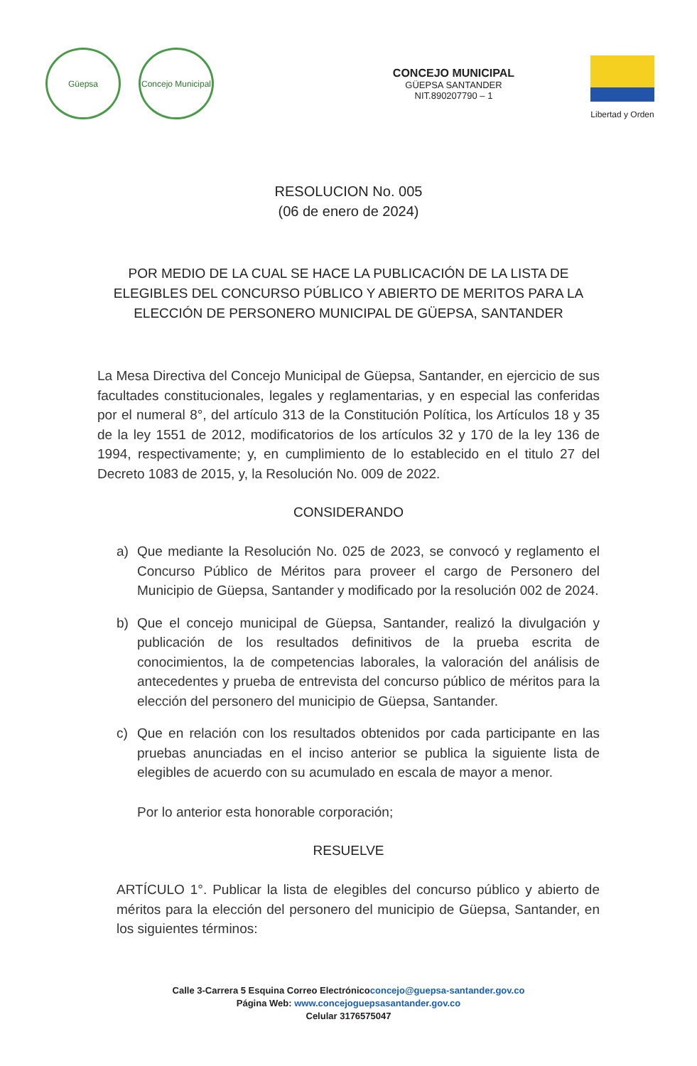Güepsa
Concejo Municipal
CONCEJO MUNICIPAL
GÜEPSA SANTANDER
NIT.890207790 – 1
Libertad y Orden
RESOLUCION No. 005
(06 de enero de 2024)
POR MEDIO DE LA CUAL SE HACE LA PUBLICACIÓN DE LA LISTA DE ELEGIBLES DEL CONCURSO PÚBLICO Y ABIERTO DE MERITOS PARA LA ELECCIÓN DE PERSONERO MUNICIPAL DE GÜEPSA, SANTANDER
La Mesa Directiva del Concejo Municipal de Güepsa, Santander, en ejercicio de sus facultades constitucionales, legales y reglamentarias, y en especial las conferidas por el numeral 8°, del artículo 313 de la Constitución Política, los Artículos 18 y 35 de la ley 1551 de 2012, modificatorios de los artículos 32 y 170 de la ley 136 de 1994, respectivamente; y, en cumplimiento de lo establecido en el titulo 27 del Decreto 1083 de 2015, y, la Resolución No. 009 de 2022.
CONSIDERANDO
a) Que mediante la Resolución No. 025 de 2023, se convocó y reglamento el Concurso Público de Méritos para proveer el cargo de Personero del Municipio de Güepsa, Santander y modificado por la resolución 002 de 2024.
b) Que el concejo municipal de Güepsa, Santander, realizó la divulgación y publicación de los resultados definitivos de la prueba escrita de conocimientos, la de competencias laborales, la valoración del análisis de antecedentes y prueba de entrevista del concurso público de méritos para la elección del personero del municipio de Güepsa, Santander.
c) Que en relación con los resultados obtenidos por cada participante en las pruebas anunciadas en el inciso anterior se publica la siguiente lista de elegibles de acuerdo con su acumulado en escala de mayor a menor.
Por lo anterior esta honorable corporación;
RESUELVE
ARTÍCULO 1°. Publicar la lista de elegibles del concurso público y abierto de méritos para la elección del personero del municipio de Güepsa, Santander, en los siguientes términos:
Calle 3-Carrera 5 Esquina Correo Electrónicoconcejo@guepsa-santander.gov.co
Página Web: www.concejoguepsasantander.gov.co
Celular 3176575047